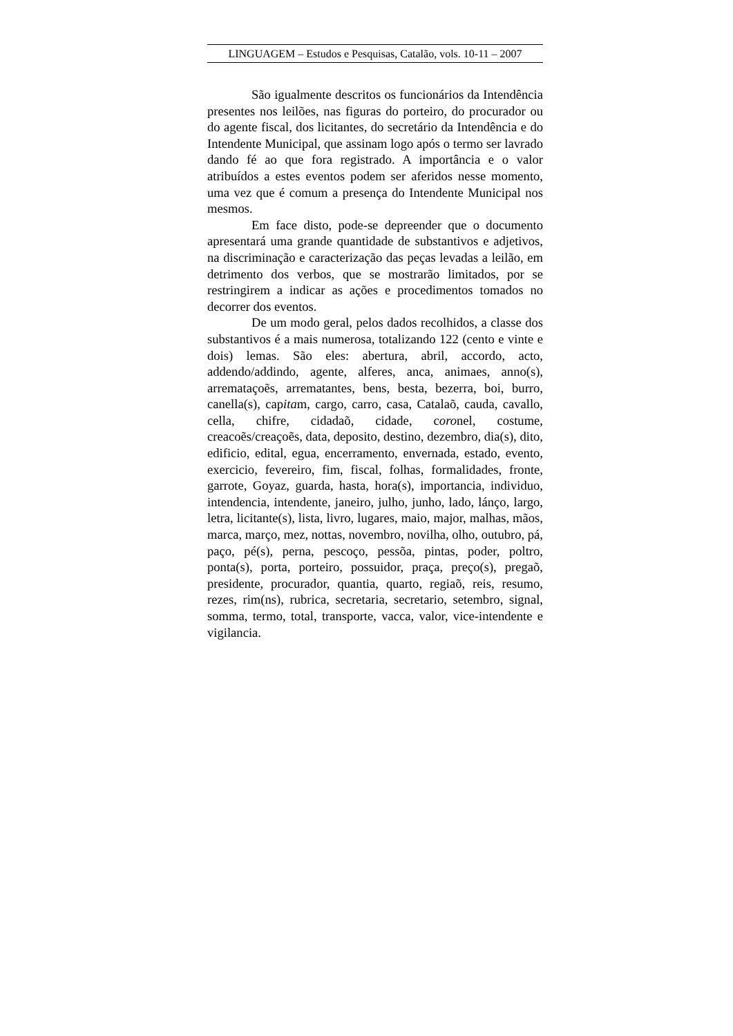LINGUAGEM – Estudos e Pesquisas, Catalão, vols. 10-11 – 2007
São igualmente descritos os funcionários da Intendência presentes nos leilões, nas figuras do porteiro, do procurador ou do agente fiscal, dos licitantes, do secretário da Intendência e do Intendente Municipal, que assinam logo após o termo ser lavrado dando fé ao que fora registrado. A importância e o valor atribuídos a estes eventos podem ser aferidos nesse momento, uma vez que é comum a presença do Intendente Municipal nos mesmos.
Em face disto, pode-se depreender que o documento apresentará uma grande quantidade de substantivos e adjetivos, na discriminação e caracterização das peças levadas a leilão, em detrimento dos verbos, que se mostrarão limitados, por se restringirem a indicar as ações e procedimentos tomados no decorrer dos eventos.
De um modo geral, pelos dados recolhidos, a classe dos substantivos é a mais numerosa, totalizando 122 (cento e vinte e dois) lemas. São eles: abertura, abril, accordo, acto, addendo/addindo, agente, alferes, anca, animaes, anno(s), arremataçoẽs, arrematantes, bens, besta, bezerra, boi, burro, canella(s), capitam, cargo, carro, casa, Catalaõ, cauda, cavallo, cella, chifre, cidadaõ, cidade, coronel, costume, creacoẽs/creaçoẽs, data, deposito, destino, dezembro, dia(s), dito, edificio, edital, egua, encerramento, envernada, estado, evento, exercicio, fevereiro, fim, fiscal, folhas, formalidades, fronte, garrote, Goyaz, guarda, hasta, hora(s), importancia, individuo, intendencia, intendente, janeiro, julho, junho, lado, lánço, largo, letra, licitante(s), lista, livro, lugares, maio, major, malhas, mãos, marca, março, mez, nottas, novembro, novilha, olho, outubro, pá, paço, pé(s), perna, pescoço, pessõa, pintas, poder, poltro, ponta(s), porta, porteiro, possuidor, praça, preço(s), pregaõ, presidente, procurador, quantia, quarto, regiaõ, reis, resumo, rezes, rim(ns), rubrica, secretaria, secretario, setembro, signal, somma, termo, total, transporte, vacca, valor, vice-intendente e vigilancia.